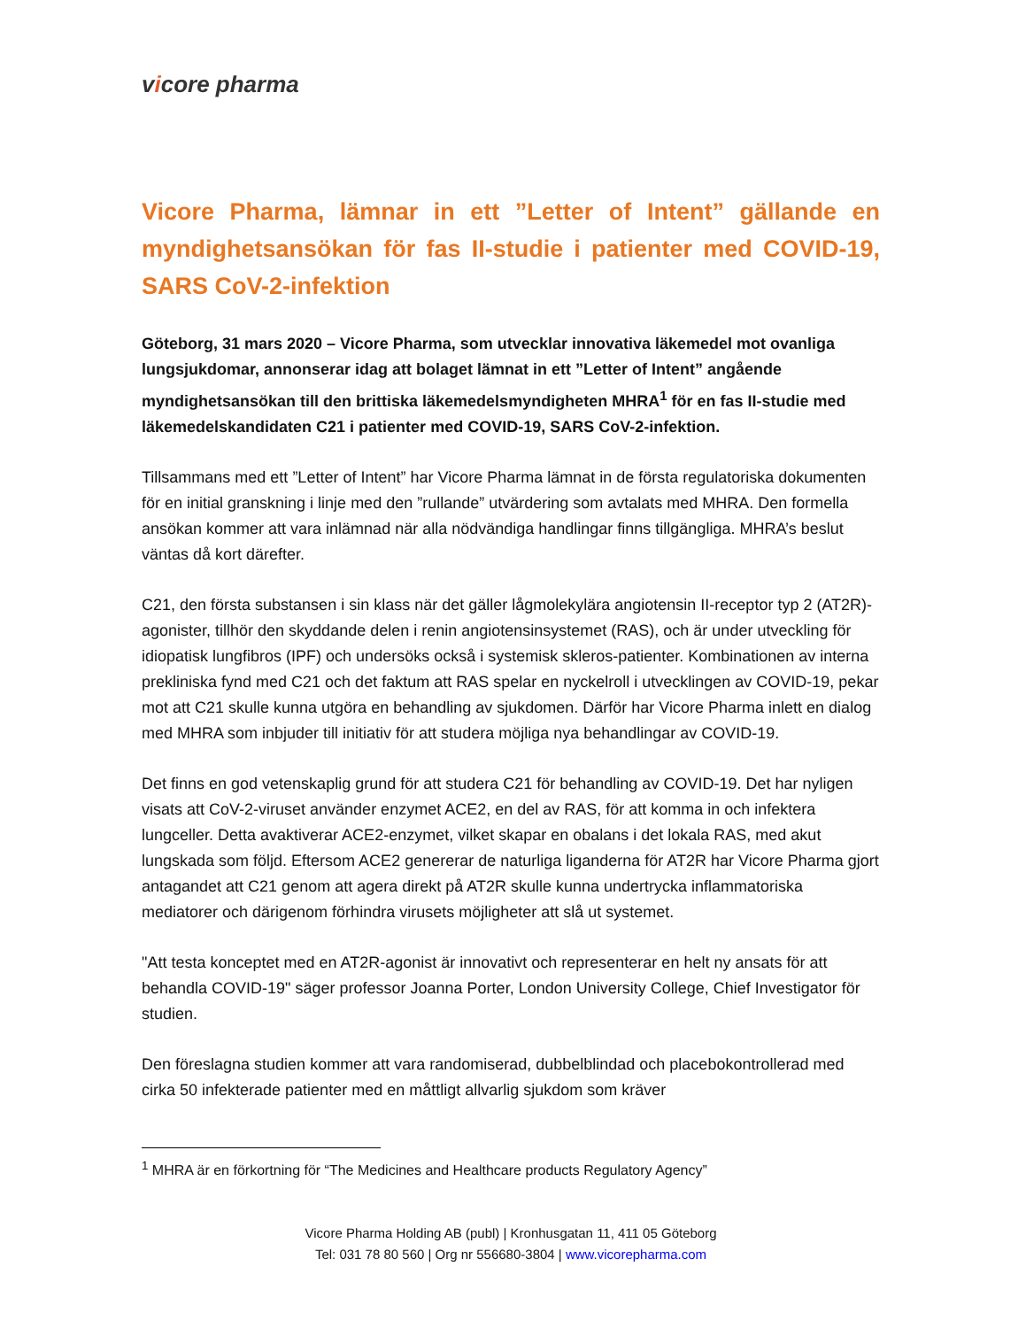vicore pharma
Vicore Pharma, lämnar in ett ”Letter of Intent” gällande en myndighetsansökan för fas II-studie i patienter med COVID-19, SARS CoV-2-infektion
Göteborg, 31 mars 2020 – Vicore Pharma, som utvecklar innovativa läkemedel mot ovanliga lungsjukdomar, annonserar idag att bolaget lämnat in ett ”Letter of Intent” angående myndighetsansökan till den brittiska läkemedelsmyndigheten MHRA<sup>1</sup> för en fas II-studie med läkemedelskandidaten C21 i patienter med COVID-19, SARS CoV-2-infektion.
Tillsammans med ett ”Letter of Intent” har Vicore Pharma lämnat in de första regulatoriska dokumenten för en initial granskning i linje med den ”rullande” utvärdering som avtalats med MHRA. Den formella ansökan kommer att vara inlämnad när alla nödvändiga handlingar finns tillgängliga. MHRA’s beslut väntas då kort därefter.
C21, den första substansen i sin klass när det gäller lågmolekylära angiotensin II-receptor typ 2 (AT2R)-agonister, tillhör den skyddande delen i renin angiotensinsystemet (RAS), och är under utveckling för idiopatisk lungfibros (IPF) och undersöks också i systemisk skleros-patienter. Kombinationen av interna prekliniska fynd med C21 och det faktum att RAS spelar en nyckelroll i utvecklingen av COVID-19, pekar mot att C21 skulle kunna utgöra en behandling av sjukdomen. Därför har Vicore Pharma inlett en dialog med MHRA som inbjuder till initiativ för att studera möjliga nya behandlingar av COVID-19.
Det finns en god vetenskaplig grund för att studera C21 för behandling av COVID-19. Det har nyligen visats att CoV-2-viruset använder enzymet ACE2, en del av RAS, för att komma in och infektera lungceller. Detta avaktiverar ACE2-enzymet, vilket skapar en obalans i det lokala RAS, med akut lungskada som följd. Eftersom ACE2 genererar de naturliga liganderna för AT2R har Vicore Pharma gjort antagandet att C21 genom att agera direkt på AT2R skulle kunna undertrycka inflammatoriska mediatorer och därigenom förhindra virusets möjligheter att slå ut systemet.
"Att testa konceptet med en AT2R-agonist är innovativt och representerar en helt ny ansats för att behandla COVID-19" säger professor Joanna Porter, London University College, Chief Investigator för studien.
Den föreslagna studien kommer att vara randomiserad, dubbelblindad och placebokontrollerad med cirka 50 infekterade patienter med en måttligt allvarlig sjukdom som kräver
<sup>1</sup> MHRA är en förkortning för “The Medicines and Healthcare products Regulatory Agency”
Vicore Pharma Holding AB (publ) | Kronhusgatan 11, 411 05 Göteborg
Tel: 031 78 80 560 | Org nr 556680-3804 | www.vicorepharma.com